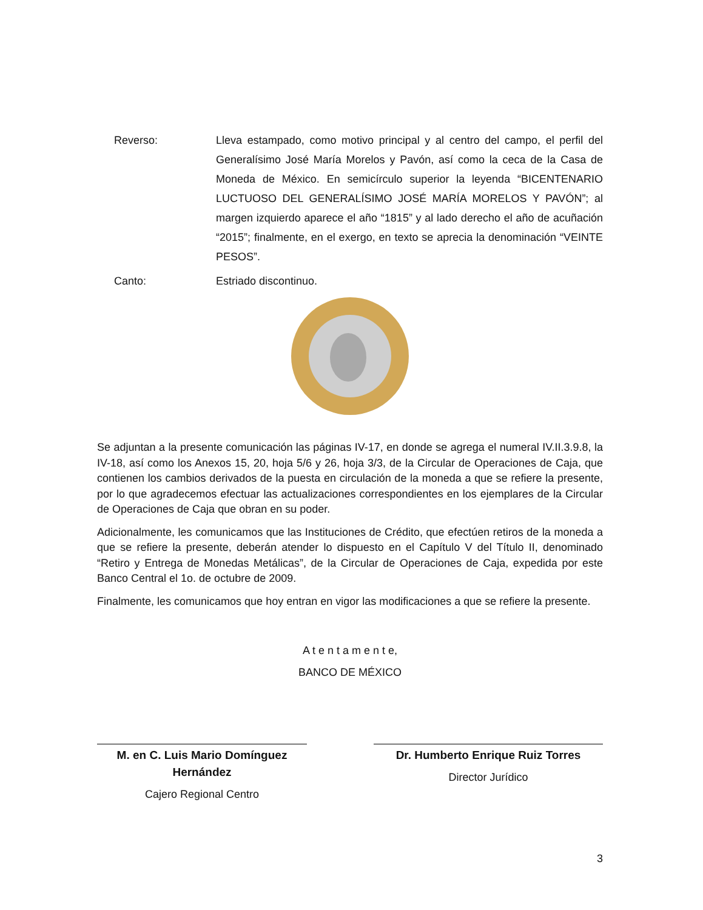Reverso: Lleva estampado, como motivo principal y al centro del campo, el perfil del Generalísimo José María Morelos y Pavón, así como la ceca de la Casa de Moneda de México. En semicírculo superior la leyenda “BICENTENARIO LUCTUOSO DEL GENERALÍSIMO JOSÉ MARÍA MORELOS Y PAVÓN”; al margen izquierdo aparece el año “1815” y al lado derecho el año de acuñación “2015”; finalmente, en el exergo, en texto se aprecia la denominación “VEINTE PESOS”.
Canto: Estriado discontinuo.
Se adjuntan a la presente comunicación las páginas IV-17, en donde se agrega el numeral IV.II.3.9.8, la IV-18, así como los Anexos 15, 20, hoja 5/6 y 26, hoja 3/3, de la Circular de Operaciones de Caja, que contienen los cambios derivados de la puesta en circulación de la moneda a que se refiere la presente, por lo que agradecemos efectuar las actualizaciones correspondientes en los ejemplares de la Circular de Operaciones de Caja que obran en su poder.
Adicionalmente, les comunicamos que las Instituciones de Crédito, que efectúen retiros de la moneda a que se refiere la presente, deberán atender lo dispuesto en el Capítulo V del Título II, denominado “Retiro y Entrega de Monedas Metálicas”, de la Circular de Operaciones de Caja, expedida por este Banco Central el 1o. de octubre de 2009.
Finalmente, les comunicamos que hoy entran en vigor las modificaciones a que se refiere la presente.
A t e n t a m e n t e,
BANCO DE MÉXICO
M. en C. Luis Mario Domínguez Hernández
Cajero Regional Centro
Dr. Humberto Enrique Ruiz Torres
Director Jurídico
3